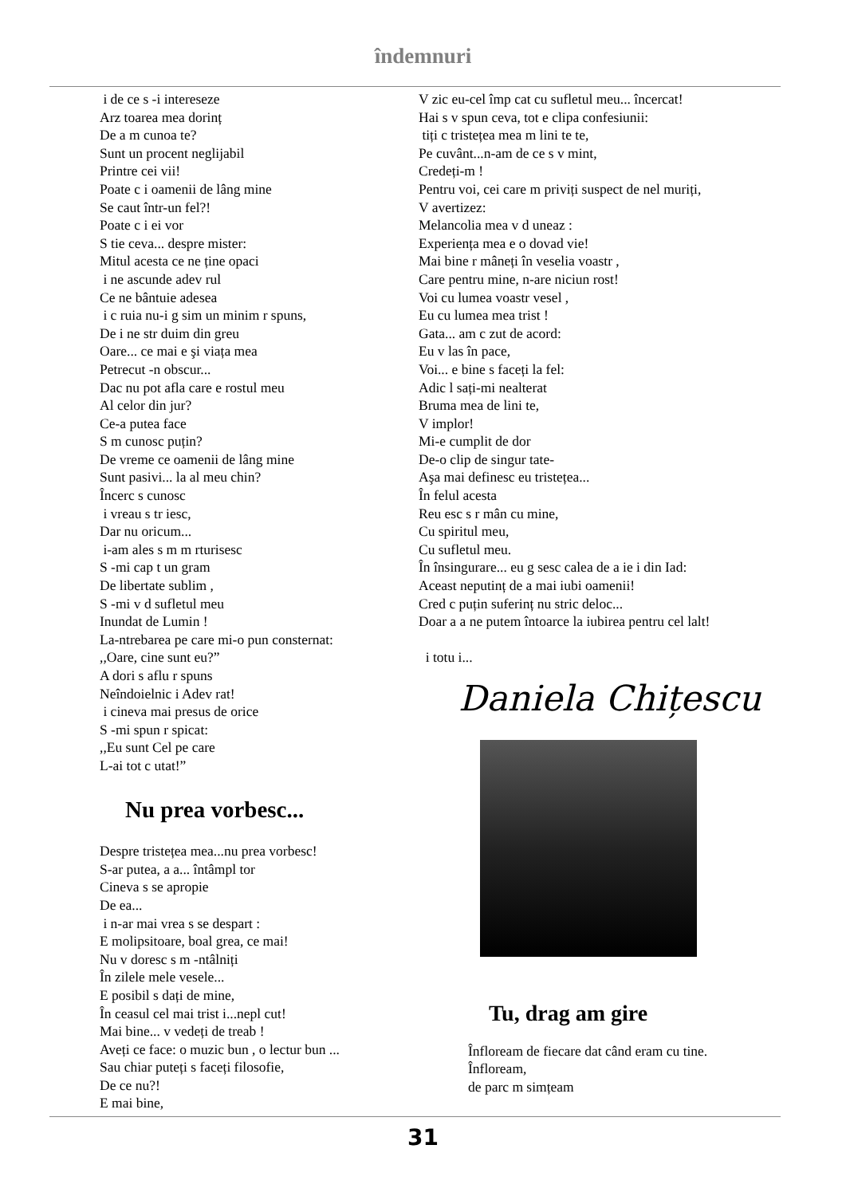îndemnuri
i de ce s -i intereseze
Arz toarea mea dorinț
De a m cunoa te?
Sunt un procent neglijabil
Printre cei vii!
Poate c i oamenii de lâng mine
Se caut într-un fel?!
Poate c i ei vor
S tie ceva... despre mister:
Mitul acesta ce ne ține opaci
i ne ascunde adev rul
Ce ne bântuie adesea
i c ruia nu-i g sim un minim r spuns,
De i ne str duim din greu
Oare... ce mai e şi viața mea
Petrecut -n obscur...
Dac nu pot afla care e rostul meu
Al celor din jur?
Ce-a putea face
S m cunosc puțin?
De vreme ce oamenii de lâng mine
Sunt pasivi... la al meu chin?
Încerc s cunosc
i vreau s tr iesc,
Dar nu oricum...
i-am ales s m m rturisesc
S -mi cap t un gram
De libertate sublim ,
S -mi v d sufletul meu
Inundat de Lumin !
La-ntrebarea pe care mi-o pun consternat:
,,Oare, cine sunt eu?”
A dori s aflu r spuns
Neîndoielnic i Adev rat!
i cineva mai presus de orice
S -mi spun r spicat:
,,Eu sunt Cel pe care
L-ai tot c utat!”
Nu prea vorbesc...
Despre tristețea mea...nu prea vorbesc!
S-ar putea, a a... întâmpl tor
Cineva s se apropie
De ea...
i n-ar mai vrea s se despart :
E molipsitoare, boal grea, ce mai!
Nu v doresc s m -ntâlniți
În zilele mele vesele...
E posibil s dați de mine,
În ceasul cel mai trist i...nepl cut!
Mai bine... v vedeți de treab !
Aveți ce face: o muzic bun , o lectur bun ...
Sau chiar puteți s faceți filosofie,
De ce nu?!
E mai bine,
V zic eu-cel împ cat cu sufletul meu... încercat!
Hai s v spun ceva, tot e clipa confesiunii:
tiți c tristețea mea m lini te te,
Pe cuvânt...n-am de ce s v mint,
Credeți-m !
Pentru voi, cei care m priviți suspect de nel muriți,
V avertizez:
Melancolia mea v d uneaz :
Experiența mea e o dovad vie!
Mai bine r mâneți în veselia voastr ,
Care pentru mine, n-are niciun rost!
Voi cu lumea voastr vesel ,
Eu cu lumea mea trist !
Gata... am c zut de acord:
Eu v las în pace,
Voi... e bine s faceți la fel:
Adic l sați-mi nealterat
Bruma mea de lini te,
V implor!
Mi-e cumplit de dor
De-o clip de singur tate-
Aşa mai definesc eu tristețea...
În felul acesta
Reu esc s r mân cu mine,
Cu spiritul meu,
Cu sufletul meu.
În însingurare... eu g sesc calea de a ie i din Iad:
Aceast neputinț de a mai iubi oamenii!
Cred c puțin suferinț nu stric deloc...
Doar a a ne putem întoarce la iubirea pentru cel lalt!
i totu i...
Daniela Chițescu
Tu, drag am gire
Înfloream de fiecare dat când eram cu tine.
Înfloream,
de parc m simțeam
31